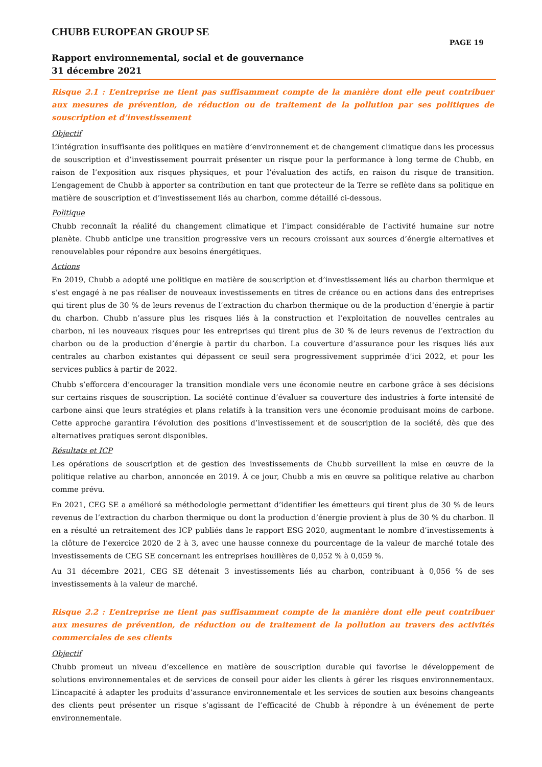CHUBB EUROPEAN GROUP SE
PAGE 19
Rapport environnemental, social et de gouvernance
31 décembre 2021
Risque 2.1 : L’entreprise ne tient pas suffisamment compte de la manière dont elle peut contribuer aux mesures de prévention, de réduction ou de traitement de la pollution par ses politiques de souscription et d’investissement
Objectif
L’intégration insuffisante des politiques en matière d’environnement et de changement climatique dans les processus de souscription et d’investissement pourrait présenter un risque pour la performance à long terme de Chubb, en raison de l’exposition aux risques physiques, et pour l’évaluation des actifs, en raison du risque de transition. L’engagement de Chubb à apporter sa contribution en tant que protecteur de la Terre se reflète dans sa politique en matière de souscription et d’investissement liés au charbon, comme détaillé ci-dessous.
Politique
Chubb reconnaît la réalité du changement climatique et l’impact considérable de l’activité humaine sur notre planète. Chubb anticipe une transition progressive vers un recours croissant aux sources d’énergie alternatives et renouvelables pour répondre aux besoins énergétiques.
Actions
En 2019, Chubb a adopté une politique en matière de souscription et d’investissement liés au charbon thermique et s’est engagé à ne pas réaliser de nouveaux investissements en titres de créance ou en actions dans des entreprises qui tirent plus de 30 % de leurs revenus de l’extraction du charbon thermique ou de la production d’énergie à partir du charbon. Chubb n’assure plus les risques liés à la construction et l’exploitation de nouvelles centrales au charbon, ni les nouveaux risques pour les entreprises qui tirent plus de 30 % de leurs revenus de l’extraction du charbon ou de la production d’énergie à partir du charbon. La couverture d’assurance pour les risques liés aux centrales au charbon existantes qui dépassent ce seuil sera progressivement supprimée d’ici 2022, et pour les services publics à partir de 2022.
Chubb s’efforcera d’encourager la transition mondiale vers une économie neutre en carbone grâce à ses décisions sur certains risques de souscription. La société continue d’évaluer sa couverture des industries à forte intensité de carbone ainsi que leurs stratégies et plans relatifs à la transition vers une économie produisant moins de carbone. Cette approche garantira l’évolution des positions d’investissement et de souscription de la société, dès que des alternatives pratiques seront disponibles.
Résultats et ICP
Les opérations de souscription et de gestion des investissements de Chubb surveillent la mise en œuvre de la politique relative au charbon, annoncée en 2019. À ce jour, Chubb a mis en œuvre sa politique relative au charbon comme prévu.
En 2021, CEG SE a amélioré sa méthodologie permettant d’identifier les émetteurs qui tirent plus de 30 % de leurs revenus de l’extraction du charbon thermique ou dont la production d’énergie provient à plus de 30 % du charbon. Il en a résulté un retraitement des ICP publiés dans le rapport ESG 2020, augmentant le nombre d’investissements à la clôture de l’exercice 2020 de 2 à 3, avec une hausse connexe du pourcentage de la valeur de marché totale des investissements de CEG SE concernant les entreprises houillères de 0,052 % à 0,059 %.
Au 31 décembre 2021, CEG SE détenait 3 investissements liés au charbon, contribuant à 0,056 % de ses investissements à la valeur de marché.
Risque 2.2 : L’entreprise ne tient pas suffisamment compte de la manière dont elle peut contribuer aux mesures de prévention, de réduction ou de traitement de la pollution au travers des activités commerciales de ses clients
Objectif
Chubb promeut un niveau d’excellence en matière de souscription durable qui favorise le développement de solutions environnementales et de services de conseil pour aider les clients à gérer les risques environnementaux. L’incapacité à adapter les produits d’assurance environnementale et les services de soutien aux besoins changeants des clients peut présenter un risque s’agissant de l’efficacité de Chubb à répondre à un événement de perte environnementale.